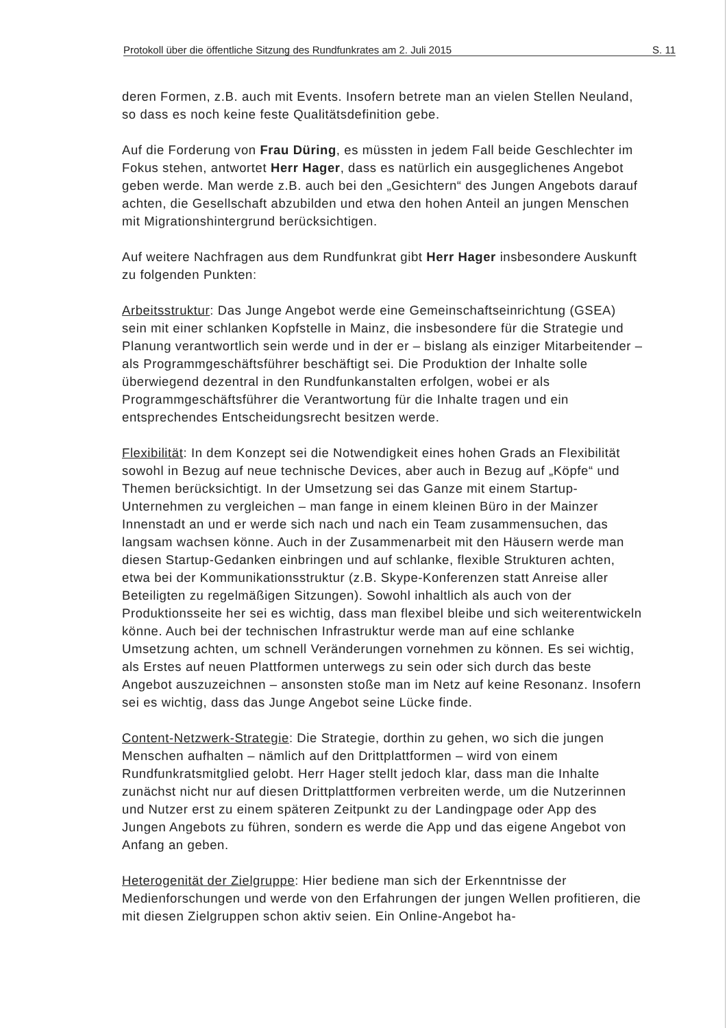Protokoll über die öffentliche Sitzung des Rundfunkrates am 2. Juli 2015 S. 11
deren Formen, z.B. auch mit Events. Insofern betrete man an vielen Stellen Neuland, so dass es noch keine feste Qualitätsdefinition gebe.
Auf die Forderung von Frau Düring, es müssten in jedem Fall beide Geschlechter im Fokus stehen, antwortet Herr Hager, dass es natürlich ein ausgeglichenes Angebot geben werde. Man werde z.B. auch bei den „Gesichtern“ des Jungen Angebots darauf achten, die Gesellschaft abzubilden und etwa den hohen Anteil an jungen Menschen mit Migrationshintergrund berücksichtigen.
Auf weitere Nachfragen aus dem Rundfunkrat gibt Herr Hager insbesondere Auskunft zu folgenden Punkten:
Arbeitsstruktur: Das Junge Angebot werde eine Gemeinschaftseinrichtung (GSEA) sein mit einer schlanken Kopfstelle in Mainz, die insbesondere für die Strategie und Planung verantwortlich sein werde und in der er – bislang als einziger Mitarbeitender – als Programmgeschäftsführer beschäftigt sei. Die Produktion der Inhalte solle überwiegend dezentral in den Rundfunkanstalten erfolgen, wobei er als Programmgeschäftsführer die Verantwortung für die Inhalte tragen und ein entsprechendes Entscheidungsrecht besitzen werde.
Flexibilität: In dem Konzept sei die Notwendigkeit eines hohen Grads an Flexibilität sowohl in Bezug auf neue technische Devices, aber auch in Bezug auf „Köpfe“ und Themen berücksichtigt. In der Umsetzung sei das Ganze mit einem Startup-Unternehmen zu vergleichen – man fange in einem kleinen Büro in der Mainzer Innenstadt an und er werde sich nach und nach ein Team zusammensuchen, das langsam wachsen könne. Auch in der Zusammenarbeit mit den Häusern werde man diesen Startup-Gedanken einbringen und auf schlanke, flexible Strukturen achten, etwa bei der Kommunikationsstruktur (z.B. Skype-Konferenzen statt Anreise aller Beteiligten zu regelmäßigen Sitzungen). Sowohl inhaltlich als auch von der Produktionsseite her sei es wichtig, dass man flexibel bleibe und sich weiterentwickeln könne. Auch bei der technischen Infrastruktur werde man auf eine schlanke Umsetzung achten, um schnell Veränderungen vornehmen zu können. Es sei wichtig, als Erstes auf neuen Plattformen unterwegs zu sein oder sich durch das beste Angebot auszuzeichnen – ansonsten stoße man im Netz auf keine Resonanz. Insofern sei es wichtig, dass das Junge Angebot seine Lücke finde.
Content-Netzwerk-Strategie: Die Strategie, dorthin zu gehen, wo sich die jungen Menschen aufhalten – nämlich auf den Drittplattformen – wird von einem Rundfunkratsmitglied gelobt. Herr Hager stellt jedoch klar, dass man die Inhalte zunächst nicht nur auf diesen Drittplattformen verbreiten werde, um die Nutzerinnen und Nutzer erst zu einem späteren Zeitpunkt zu der Landingpage oder App des Jungen Angebots zu führen, sondern es werde die App und das eigene Angebot von Anfang an geben.
Heterogenität der Zielgruppe: Hier bediene man sich der Erkenntnisse der Medienforschungen und werde von den Erfahrungen der jungen Wellen profitieren, die mit diesen Zielgruppen schon aktiv seien. Ein Online-Angebot ha-